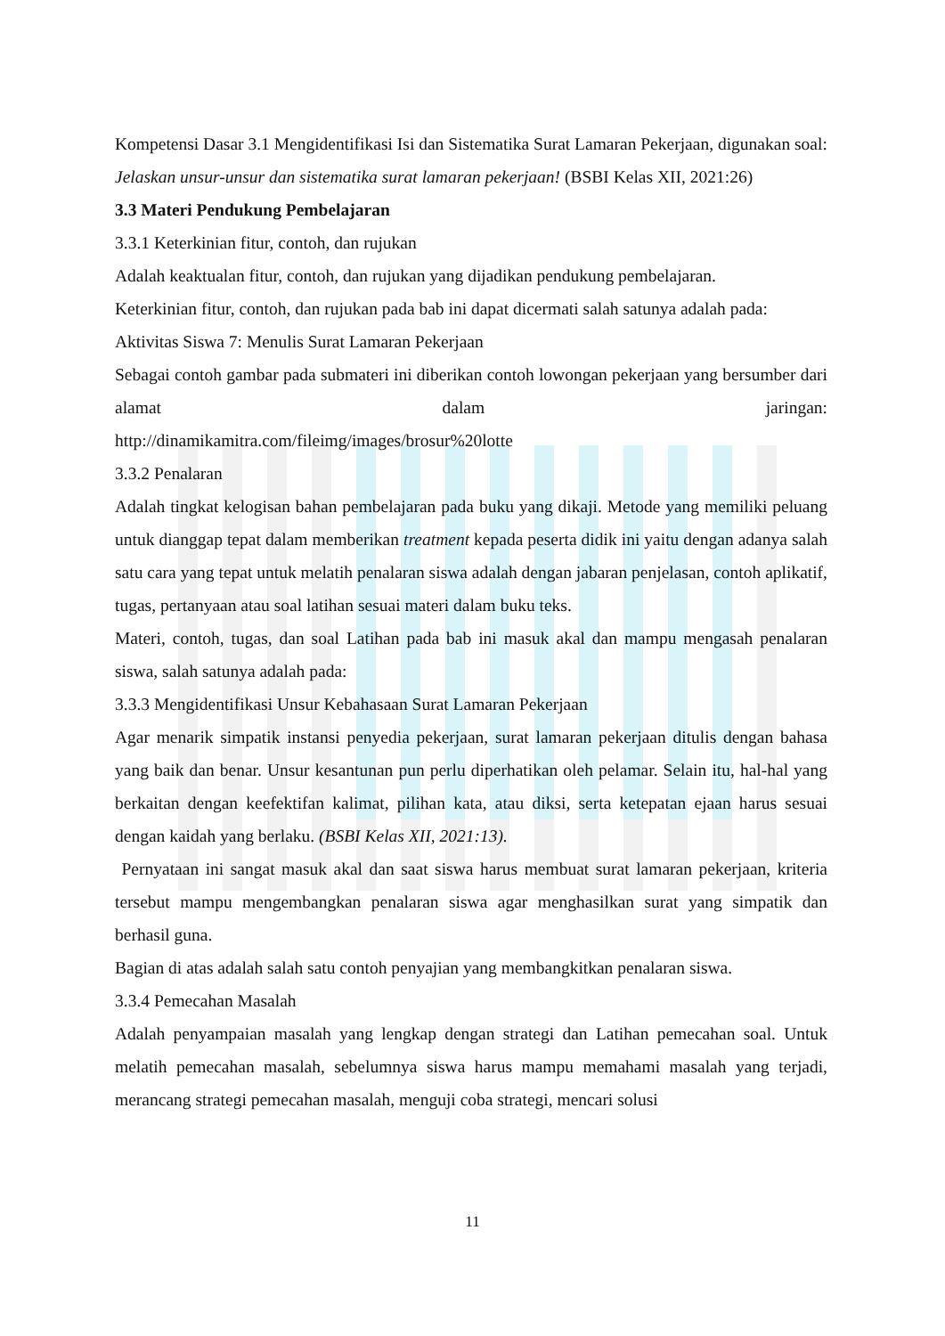Kompetensi Dasar 3.1 Mengidentifikasi Isi dan Sistematika Surat Lamaran Pekerjaan, digunakan soal:
Jelaskan unsur-unsur dan sistematika surat lamaran pekerjaan! (BSBI Kelas XII, 2021:26)
3.3 Materi Pendukung Pembelajaran
3.3.1 Keterkinian fitur, contoh, dan rujukan
Adalah keaktualan fitur, contoh, dan rujukan yang dijadikan pendukung pembelajaran.
Keterkinian fitur, contoh, dan rujukan pada bab ini dapat dicermati salah satunya adalah pada:
Aktivitas Siswa 7: Menulis Surat Lamaran Pekerjaan
Sebagai contoh gambar pada submateri ini diberikan contoh lowongan pekerjaan yang bersumber dari alamat dalam jaringan:
http://dinamikamitra.com/fileimg/images/brosur%20lotte
3.3.2 Penalaran
Adalah tingkat kelogisan bahan pembelajaran pada buku yang dikaji. Metode yang memiliki peluang untuk dianggap tepat dalam memberikan treatment kepada peserta didik ini yaitu dengan adanya salah satu cara yang tepat untuk melatih penalaran siswa adalah dengan jabaran penjelasan, contoh aplikatif, tugas, pertanyaan atau soal latihan sesuai materi dalam buku teks.
Materi, contoh, tugas, dan soal Latihan pada bab ini masuk akal dan mampu mengasah penalaran siswa, salah satunya adalah pada:
3.3.3 Mengidentifikasi Unsur Kebahasaan Surat Lamaran Pekerjaan
Agar menarik simpatik instansi penyedia pekerjaan, surat lamaran pekerjaan ditulis dengan bahasa yang baik dan benar. Unsur kesantunan pun perlu diperhatikan oleh pelamar. Selain itu, hal-hal yang berkaitan dengan keefektifan kalimat, pilihan kata, atau diksi, serta ketepatan ejaan harus sesuai dengan kaidah yang berlaku. (BSBI Kelas XII, 2021:13).
Pernyataan ini sangat masuk akal dan saat siswa harus membuat surat lamaran pekerjaan, kriteria tersebut mampu mengembangkan penalaran siswa agar menghasilkan surat yang simpatik dan berhasil guna.
Bagian di atas adalah salah satu contoh penyajian yang membangkitkan penalaran siswa.
3.3.4 Pemecahan Masalah
Adalah penyampaian masalah yang lengkap dengan strategi dan Latihan pemecahan soal. Untuk melatih pemecahan masalah, sebelumnya siswa harus mampu memahami masalah yang terjadi, merancang strategi pemecahan masalah, menguji coba strategi, mencari solusi
11